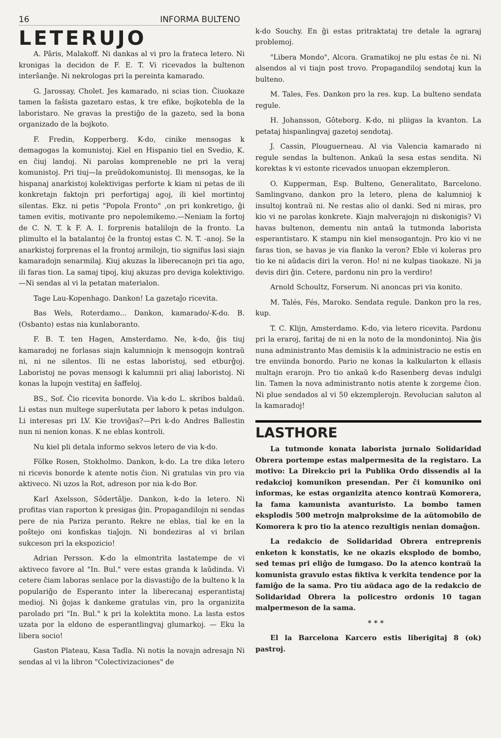16 INFORMA BULTENO
LETERUJO
A. Pâris, Malakoff. Ni dankas al vi pro la frateca letero. Ni kronigas la decidon de F. E. T. Vi ricevados la bultenon interŝanĝe. Ni nekrologas pri la pereinta kamarado.
G. Jarossay, Cholet. Jes kamarado, ni scias tion. Ĉiuokaze tamen la faŝista gazetaro estas, k tre efike, bojkotebla de la laboristaro. Ne gravas la prestiĝo de la gazeto, sed la bona organizado de la bojkoto.
F. Fredin, Kopperberg. K-do, cinike mensogas k demagogas la komunistoj. Kiel en Hispanio tiel en Svedio, K. en ĉiuj landoj. Ni parolas kompreneble ne pri la veraj komunistoj. Pri tiuj—la preŭdokomunistoj. Ili mensogas, ke la hispanaj anarkistoj kolektivigas perforte k kiam ni petas de ili konkretajn faktojn pri perfortigaj agoj, ili kiel mortintoj silentas. Ekz. ni petis "Popola Fronto" ,on pri konkretigo, ĝi tamen evitis, motivante pro nepolemikemo.—Neniam la fortoj de C. N. T. k F. A. I. forprenis batalilojn de la fronto. La plimulto el la batalantoj ĉe la frontoj estas C. N. T. -anoj. Se la anarkistoj forprenas el la frontoj armilojn, tio signifus lasi siajn kamaradojn senarmilaj. Kiuj akuzas la liberecanojn pri tia ago, ili faras tion. La samaj tipoj, kiuj akuzas pro deviga kolektivigo.—Ni sendas al vi la petatan materialon.
Tage Lau-Kopenhago. Dankon! La gazetaĵo ricevita.
Bas Wels, Roterdamo... Dankon, kamarado/-K-do. B. (Osbanto) estas nia kunlaboranto.
F. B. T. ten Hagen, Amsterdamo. Ne, k-do, ĝis tiuj kamaradoj ne forlasas siajn kalumniojn k mensogojn kontraŭ ni, ni ne silentos. Ili ne estas laboristoj, sed etburĝoj. Laboristoj ne povas mensogi k kalumnii pri aliaj laboristoj. Ni konas la lupojn vestitaj en ŝaffeloj.
BS., Sof. Ĉio ricevita bonorde. Via k-do L. skribos baldaŭ. Li estas nun multege superŝutata per laboro k petas indulgon. Li interesas pri LV. Kie troviĝas?—Pri k-do Andres Ballestin nun ni nenion konas. K ne eblas kontroli.
Nu kiel pli detala informo sekvos letero de via k-do.
Fölke Rosen, Stokholmo. Dankon, k-do. La tre dika letero ni ricevis bonorde k atente notis ĉion. Ni gratulas vin pro via aktiveco. Ni uzos la Rot, adreson por nia k-do Bor.
Karl Axelsson, Sôdertâlje. Dankon, k-do la letero. Ni profitas vian raporton k presigas ĝin. Propagandilojn ni sendas pere de nia Pariza peranto. Rekre ne eblas, tial ke en la poŝtejo oni konfiskas tiaĵojn. Ni bondeziras al vi brilan sukceson pri la ekspozicio!
Adrian Persson. K-do la elmontrita lastatempe de vi aktiveco favore al "In. Bul." vere estas granda k laŭdinda. Vi cetere ĉiam laboras senlace por la disvastiĝo de la bulteno k la populariĝo de Esperanto inter la liberecanaj esperantistaj medioj. Ni ĝojas k dankeme gratulas vin, pro la organizita parolado pri "In. Bul." k pri la kolektita mono. La lasta estos uzata por la eldono de esperantlingvaj glumarkoj. — Eku la libera socio!
Gaston Plateau, Kasa Tadla. Ni notis la novajn adresajn Ni sendas al vi la libron "Colectivizaciones" de
k-do Souchy. En ĝi estas pritraktataj tre detale la agraraj problemoj.
"Libera Mondo", Alcora. Gramatikoj ne plu estas ĉe ni. Ni alsendos al vi tiajn post trovo. Propagandiloj sendotaj kun la bulteno.
M. Tales, Fes. Dankon pro la res. kup. La bulteno sendata regule.
H. Johansson, Gôteborg. K-do, ni pliigas la kvanton. La petataj hispanlingvaj gazetoj sendotaj.
J. Cassin, Plouguerneau. Al via Valencia kamarado ni regule sendas la bultenon. Ankaŭ la sesa estas sendita. Ni korektas k vi estonte ricevados unuopan ekzempleron.
O. Kupperman, Esp. Bulteno, Generalitato, Barcelono. Samlingvano, dankon pro la letero, plena de kalumnioj k insultoj kontraŭ ni. Ne restas alio ol danki. Sed ni miras, pro kio vi ne parolas konkrete. Kiajn malverajojn ni diskonigis? Vi havas bultenon, dementu nin antaŭ la tutmonda laborista esperantistaro. K stampu nin kiel mensogantojn. Pro kio vi ne faras tion, se havas je via flanko la veron? Eble vi koleras pro tio ke ni aŭdacis diri la veron. Ho! ni ne kulpas tiaokaze. Ni ja devis diri ĝin. Cetere, pardonu nin pro la verdiro!
Arnold Schoultz, Forserum. Ni anoncas pri via konito.
M. Talés, Fés, Maroko. Sendata regule. Dankon pro la res, kup.
T. C. Klijn, Amsterdamo. K-do, via letero ricevita. Pardonu pri la eraroj, faritaj de ni en la noto de la mondonintoj. Nia ĝis nuna administranto Mas demisiis k la administracio ne estis en tre enviinda bonordo. Pario ne konas la kalkularton k ellasis multajn erarojn. Pro tio ankaŭ k-do Rasenberg devas indulgi lin. Tamen la nova administranto notis atente k zorgeme ĉion. Ni plue sendados al vi 50 ekzemplerojn. Revolucian saluton al la kamaradoj!
LASTHORE
La tutmonde konata laborista jurnalo Solidaridad Obrera portempe estas malpermesita de la registaro. La motivo: La Direkcio pri la Publika Ordo dissendis al la redakcioj komunikon presendan. Per ĉi komuniko oni informas, ke estas organizita atenco kontraŭ Komorera, la fama kamunista avanturisto. La bombo tamen eksplodis 500 metrojn malproksime de la aŭtomobilo de Komorera k pro tio la atenco rezultigis nenian domaĝon.
La redakcio de Solidaridad Obrera entreprenis enketon k konstatis, ke ne okazis eksplodo de bombo, sed temas pri eliĝo de lumgaso. Do la atenco kontraŭ la komunista gravulo estas fiktiva k verkita tendence por la famiĝo de la sama. Pro tiu aŭdaca ago de la redakcio de Solidaridad Obrera la policestro ordonis 10 tagan malpermeson de la sama.
* * *
El la Barcelona Karcero estis liberigitaj 8 (ok) pastroj.